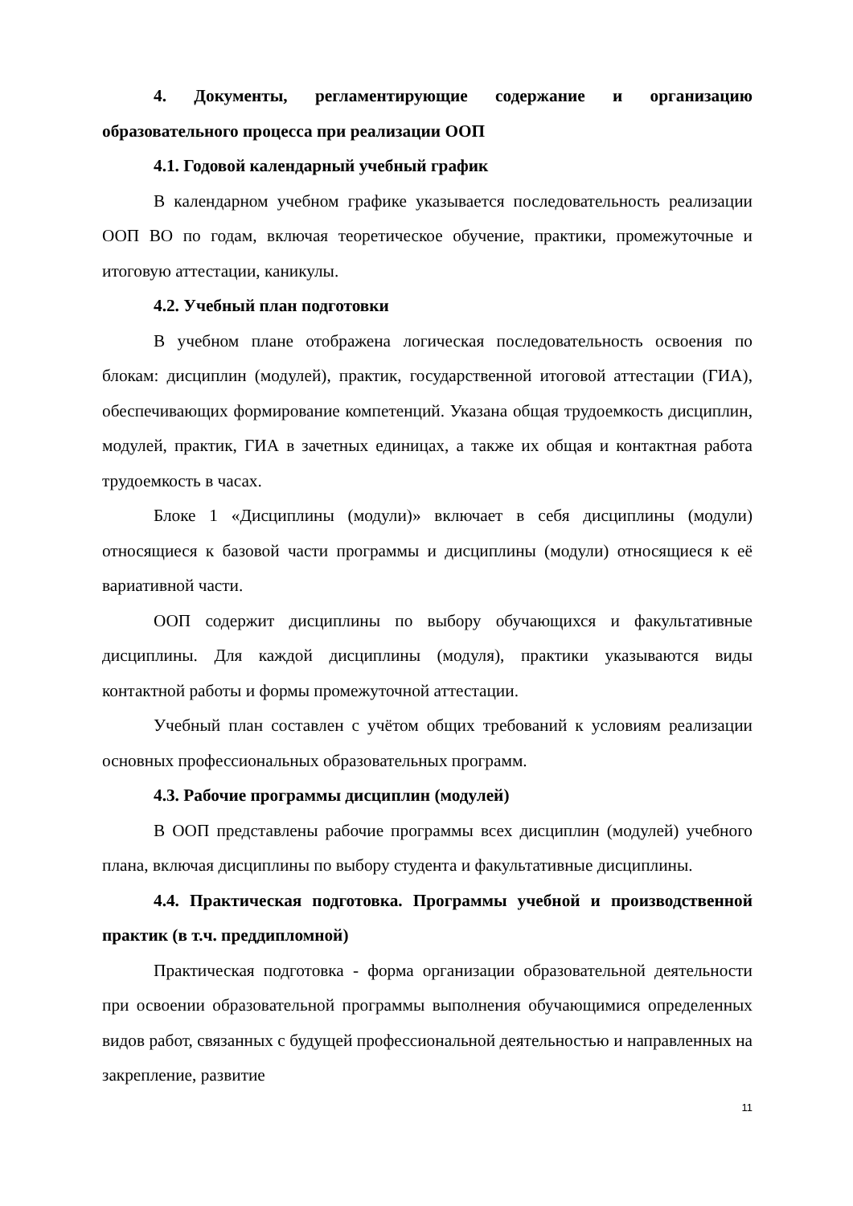4. Документы, регламентирующие содержание и организацию образовательного процесса при реализации ООП
4.1. Годовой календарный учебный график
В календарном учебном графике указывается последовательность реализации ООП ВО по годам, включая теоретическое обучение, практики, промежуточные и итоговую аттестации, каникулы.
4.2. Учебный план подготовки
В учебном плане отображена логическая последовательность освоения по блокам: дисциплин (модулей), практик, государственной итоговой аттестации (ГИА), обеспечивающих формирование компетенций. Указана общая трудоемкость дисциплин, модулей, практик, ГИА в зачетных единицах, а также их общая и контактная работа трудоемкость в часах.
Блоке 1 «Дисциплины (модули)» включает в себя дисциплины (модули) относящиеся к базовой части программы и дисциплины (модули) относящиеся к её вариативной части.
ООП содержит дисциплины по выбору обучающихся и факультативные дисциплины. Для каждой дисциплины (модуля), практики указываются виды контактной работы и формы промежуточной аттестации.
Учебный план составлен с учётом общих требований к условиям реализации основных профессиональных образовательных программ.
4.3. Рабочие программы дисциплин (модулей)
В ООП представлены рабочие программы всех дисциплин (модулей) учебного плана, включая дисциплины по выбору студента и факультативные дисциплины.
4.4. Практическая подготовка. Программы учебной и производственной практик (в т.ч. преддипломной)
Практическая подготовка - форма организации образовательной деятельности при освоении образовательной программы выполнения обучающимися определенных видов работ, связанных с будущей профессиональной деятельностью и направленных на закрепление, развитие
11